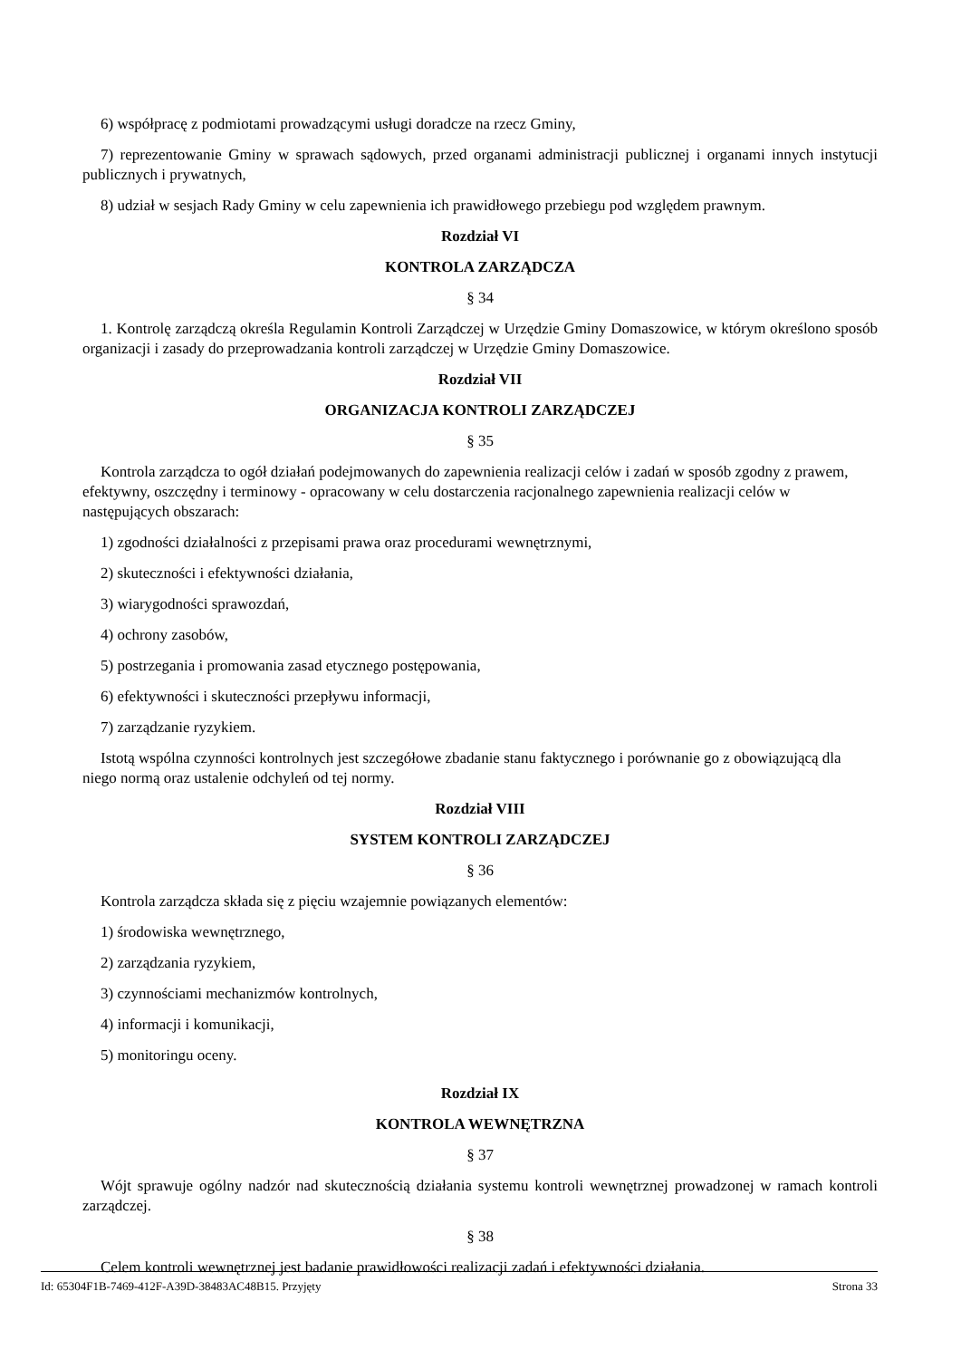6) współpracę z podmiotami prowadzącymi usługi doradcze na rzecz Gminy,
7) reprezentowanie Gminy w sprawach sądowych, przed organami administracji publicznej i organami innych instytucji publicznych i prywatnych,
8) udział w sesjach Rady Gminy w celu zapewnienia ich prawidłowego przebiegu pod względem prawnym.
Rozdział VI
KONTROLA ZARZĄDCZA
§ 34
1. Kontrolę zarządczą określa Regulamin Kontroli Zarządczej w Urzędzie Gminy Domaszowice, w którym określono sposób organizacji i zasady do przeprowadzania kontroli zarządczej w Urzędzie Gminy Domaszowice.
Rozdział VII
ORGANIZACJA KONTROLI ZARZĄDCZEJ
§ 35
Kontrola zarządcza to ogół działań podejmowanych do zapewnienia realizacji celów i zadań w sposób zgodny z prawem, efektywny, oszczędny i terminowy - opracowany w celu dostarczenia racjonalnego zapewnienia realizacji celów w następujących obszarach:
1) zgodności działalności z przepisami prawa oraz procedurami wewnętrznymi,
2) skuteczności i efektywności działania,
3) wiarygodności sprawozdań,
4) ochrony zasobów,
5) postrzegania i promowania zasad etycznego postępowania,
6) efektywności i skuteczności przepływu informacji,
7) zarządzanie ryzykiem.
Istotą wspólna czynności kontrolnych jest szczegółowe zbadanie stanu faktycznego i porównanie go z obowiązującą dla niego normą oraz ustalenie odchyleń od tej normy.
Rozdział VIII
SYSTEM KONTROLI ZARZĄDCZEJ
§ 36
Kontrola zarządcza składa się z pięciu wzajemnie powiązanych elementów:
1) środowiska wewnętrznego,
2) zarządzania ryzykiem,
3) czynnościami mechanizmów kontrolnych,
4) informacji i komunikacji,
5) monitoringu oceny.
Rozdział IX
KONTROLA WEWNĘTRZNA
§ 37
Wójt sprawuje ogólny nadzór nad skutecznością działania systemu kontroli wewnętrznej prowadzonej w ramach kontroli zarządczej.
§ 38
Celem kontroli wewnętrznej jest badanie prawidłowości realizacji zadań i efektywności działania.
Id: 65304F1B-7469-412F-A39D-38483AC48B15. Przyjęty Strona 33